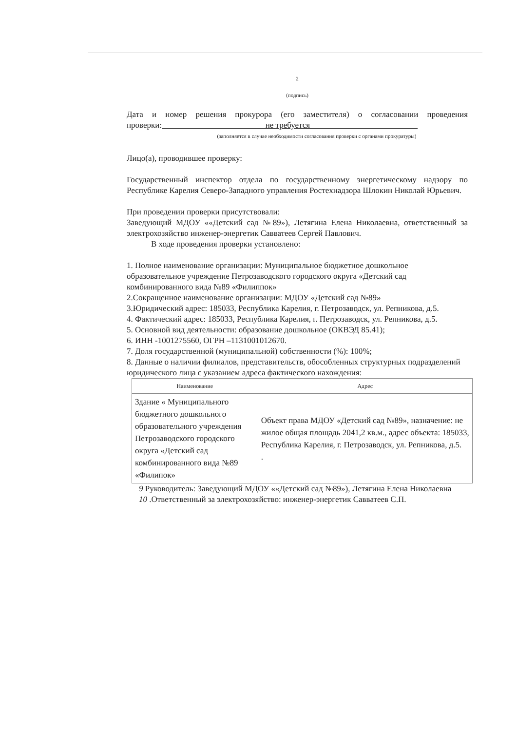2
(подпись)
Дата и номер решения прокурора (его заместителя) о согласовании проведения проверки: не требуется
(заполняется в случае необходимости согласования проверки с органами прокуратуры)
Лицо(а), проводившее проверку:
Государственный инспектор отдела по государственному энергетическому надзору по Республике Карелия Северо-Западного управления Ростехнадзора Шлокин Николай Юрьевич.
При проведении проверки присутствовали:
Заведующий МДОУ ««Детский сад №89»), Летягина Елена Николаевна, ответственный за электрохозяйство инженер-энергетик Савватеев Сергей Павлович.
В ходе проведения проверки установлено:
1. Полное наименование организации: Муниципальное бюджетное дошкольное образовательное учреждение Петрозаводского городского округа «Детский сад комбинированного вида №89 «Филиппок»
2.Сокращенное наименование организации: МДОУ «Детский сад №89»
3.Юридический адрес: 185033, Республика Карелия, г. Петрозаводск, ул. Репникова, д.5.
4. Фактический адрес: 185033, Республика Карелия, г. Петрозаводск, ул. Репникова, д.5.
5. Основной вид деятельности: образование дошкольное (ОКВЭД 85.41);
6. ИНН -1001275560, ОГРН –1131001012670.
7. Доля государственной (муниципальной) собственности (%): 100%;
8. Данные о наличии филиалов, представительств, обособленных структурных подразделений юридического лица с указанием адреса фактического нахождения:
| Наименование | Адрес |
| --- | --- |
| Здание « Муниципального бюджетного дошкольного образовательного учреждения Петрозаводского городского округа «Детский сад комбинированного вида №89 «Филипок» | Объект права МДОУ «Детский сад №89», назначение: не жилое общая площадь 2041,2 кв.м., адрес объекта: 185033, Республика Карелия, г. Петрозаводск, ул. Репникова, д.5. . |
9 Руководитель: Заведующий МДОУ ««Детский сад №89»), Летягина Елена Николаевна
10 .Ответственный за электрохозяйство: инженер-энергетик Савватеев С.П.